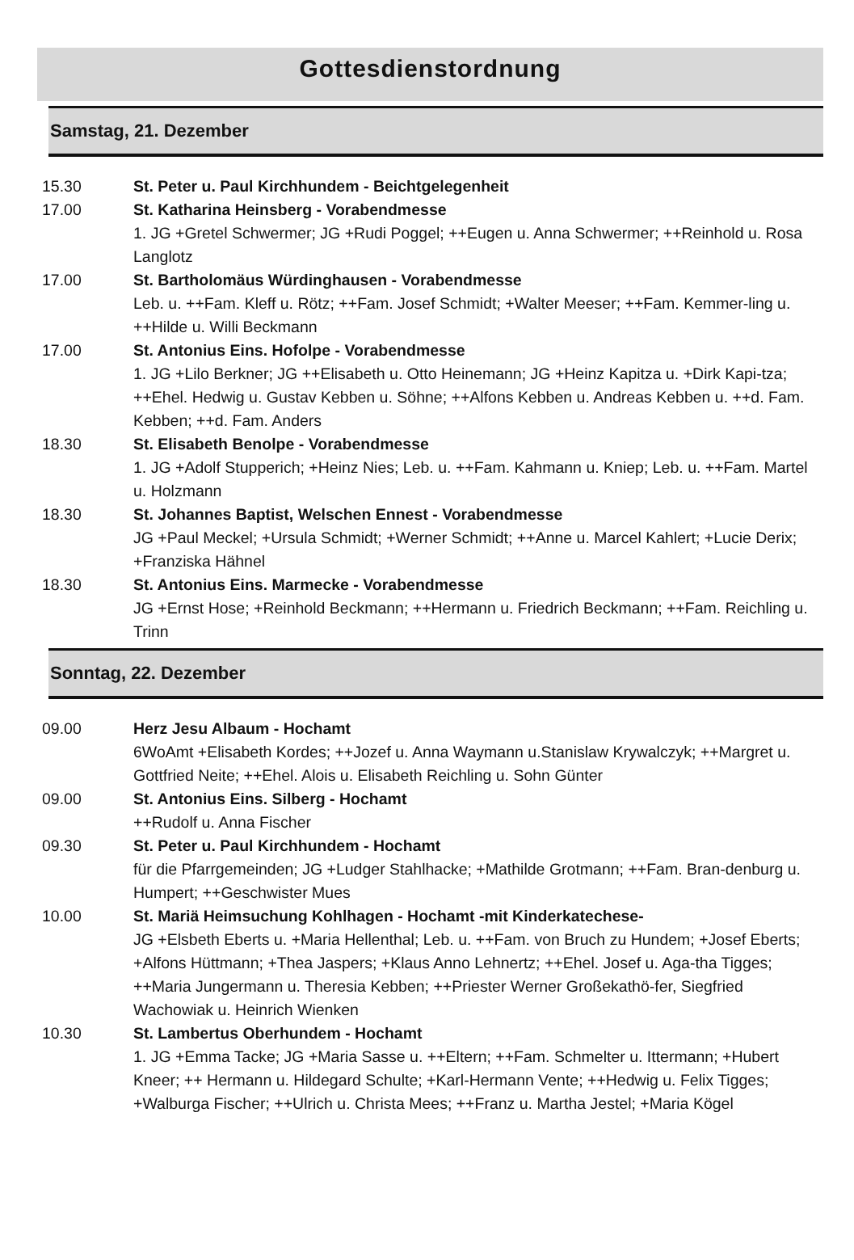Gottesdienstordnung
Samstag, 21. Dezember
15.30 St. Peter u. Paul Kirchhundem - Beichtgelegenheit
17.00 St. Katharina Heinsberg - Vorabendmesse
1. JG +Gretel Schwermer; JG +Rudi Poggel; ++Eugen u. Anna Schwermer; ++Reinhold u. Rosa Langlotz
17.00 St. Bartholomäus Würdinghausen - Vorabendmesse
Leb. u. ++Fam. Kleff u. Rötz; ++Fam. Josef Schmidt; +Walter Meeser; ++Fam. Kemmer-ling u. ++Hilde u. Willi Beckmann
17.00 St. Antonius Eins. Hofolpe - Vorabendmesse
1. JG +Lilo Berkner; JG ++Elisabeth u. Otto Heinemann; JG +Heinz Kapitza u. +Dirk Kapi-tza; ++Ehel. Hedwig u. Gustav Kebben u. Söhne; ++Alfons Kebben u. Andreas Kebben u. ++d. Fam. Kebben; ++d. Fam. Anders
18.30 St. Elisabeth Benolpe - Vorabendmesse
1. JG +Adolf Stupperich; +Heinz Nies; Leb. u. ++Fam. Kahmann u. Kniep; Leb. u. ++Fam. Martel u. Holzmann
18.30 St. Johannes Baptist, Welschen Ennest - Vorabendmesse
JG +Paul Meckel; +Ursula Schmidt; +Werner Schmidt; ++Anne u. Marcel Kahlert; +Lucie Derix; +Franziska Hähnel
18.30 St. Antonius Eins. Marmecke - Vorabendmesse
JG +Ernst Hose; +Reinhold Beckmann; ++Hermann u. Friedrich Beckmann; ++Fam. Reichling u. Trinn
Sonntag, 22. Dezember
09.00 Herz Jesu Albaum - Hochamt
6WoAmt +Elisabeth Kordes; ++Jozef u. Anna Waymann u.Stanislaw Krywalczyk; ++Margret u. Gottfried Neite; ++Ehel. Alois u. Elisabeth Reichling u. Sohn Günter
09.00 St. Antonius Eins. Silberg - Hochamt
++Rudolf u. Anna Fischer
09.30 St. Peter u. Paul Kirchhundem - Hochamt
für die Pfarrgemeinden; JG +Ludger Stahlhacke; +Mathilde Grotmann; ++Fam. Bran-denburg u. Humpert; ++Geschwister Mues
10.00 St. Mariä Heimsuchung Kohlhagen - Hochamt -mit Kinderkatechese-
JG +Elsbeth Eberts u. +Maria Hellenthal; Leb. u. ++Fam. von Bruch zu Hundem; +Josef Eberts; +Alfons Hüttmann; +Thea Jaspers; +Klaus Anno Lehnertz; ++Ehel. Josef u. Aga-tha Tigges; ++Maria Jungermann u. Theresia Kebben; ++Priester Werner Großekathö-fer, Siegfried Wachowiak u. Heinrich Wienken
10.30 St. Lambertus Oberhundem - Hochamt
1. JG +Emma Tacke; JG +Maria Sasse u. ++Eltern; ++Fam. Schmelter u. Ittermann; +Hubert Kneer; ++ Hermann u. Hildegard Schulte; +Karl-Hermann Vente; ++Hedwig u. Felix Tigges; +Walburga Fischer; ++Ulrich u. Christa Mees; ++Franz u. Martha Jestel; +Maria Kögel